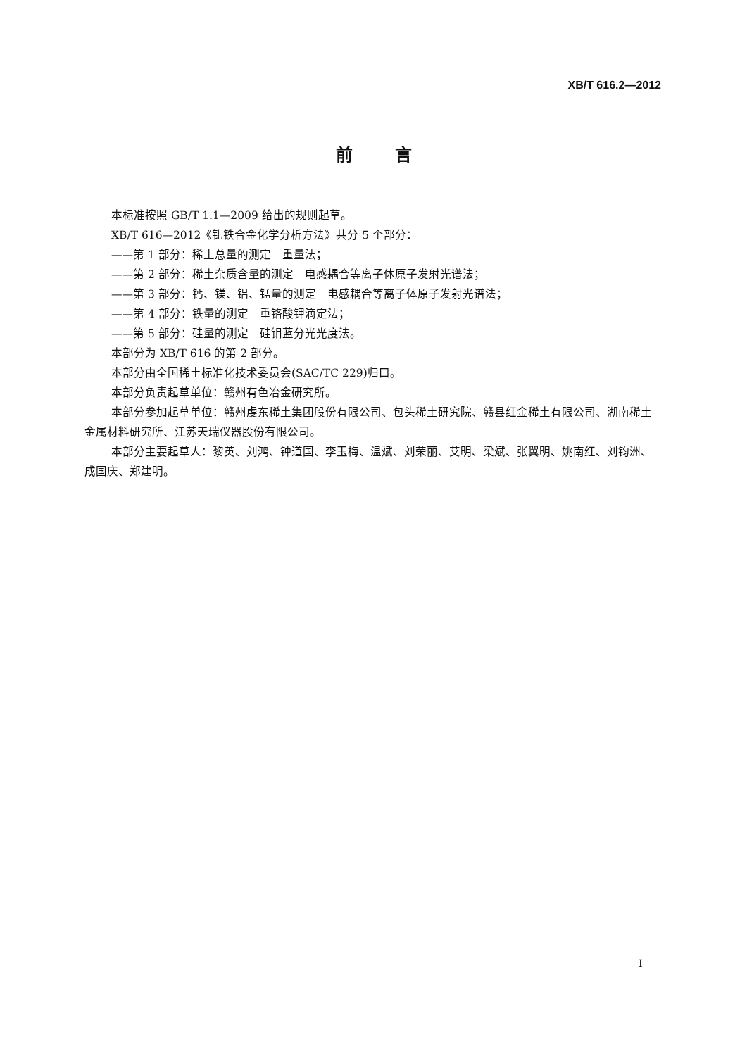XB/T 616.2—2012
前言
本标准按照 GB/T 1.1—2009 给出的规则起草。
XB/T 616—2012《钆铁合金化学分析方法》共分 5 个部分：
——第 1 部分：稀土总量的测定　重量法；
——第 2 部分：稀土杂质含量的测定　电感耦合等离子体原子发射光谱法；
——第 3 部分：钙、镁、铝、锰量的测定　电感耦合等离子体原子发射光谱法；
——第 4 部分：铁量的测定　重铬酸钾滴定法；
——第 5 部分：硅量的测定　硅钼蓝分光光度法。
本部分为 XB/T 616 的第 2 部分。
本部分由全国稀土标准化技术委员会(SAC/TC 229)归口。
本部分负责起草单位：赣州有色冶金研究所。
本部分参加起草单位：赣州虔东稀土集团股份有限公司、包头稀土研究院、赣县红金稀土有限公司、湖南稀土金属材料研究所、江苏天瑞仪器股份有限公司。
本部分主要起草人：黎英、刘鸿、钟道国、李玉梅、温斌、刘荣丽、艾明、梁斌、张翼明、姚南红、刘钧洲、成国庆、郑建明。
I